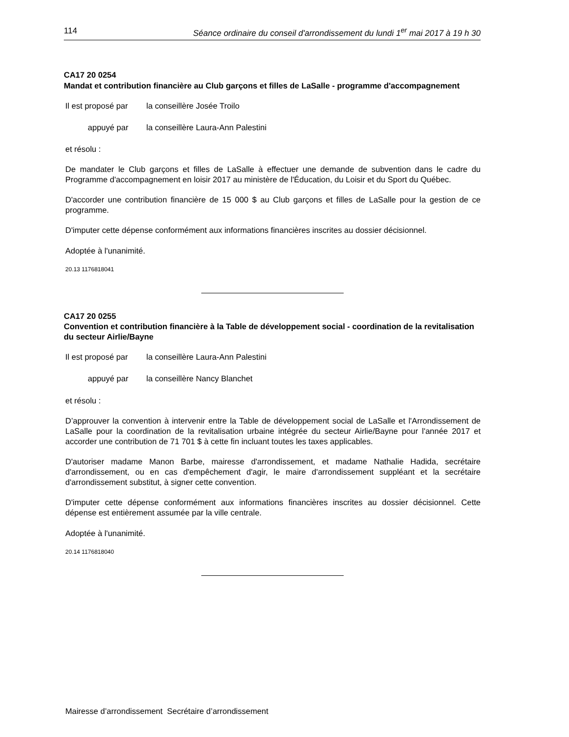114 Séance ordinaire du conseil d'arrondissement du lundi 1<sup>er</sup> mai 2017 à 19 h 30
CA17 20 0254
Mandat et contribution financière au Club garçons et filles de LaSalle - programme d'accompagnement
Il est proposé par la conseillère Josée Troilo
appuyé par la conseillère Laura-Ann Palestini
et résolu :
De mandater le Club garçons et filles de LaSalle à effectuer une demande de subvention dans le cadre du Programme d'accompagnement en loisir 2017 au ministère de l'Éducation, du Loisir et du Sport du Québec.
D'accorder une contribution financière de 15 000 $ au Club garçons et filles de LaSalle pour la gestion de ce programme.
D'imputer cette dépense conformément aux informations financières inscrites au dossier décisionnel.
Adoptée à l'unanimité.
20.13 1176818041
CA17 20 0255
Convention et contribution financière à la Table de développement social - coordination de la revitalisation du secteur Airlie/Bayne
Il est proposé par la conseillère Laura-Ann Palestini
appuyé par la conseillère Nancy Blanchet
et résolu :
D’approuver la convention à intervenir entre la Table de développement social de LaSalle et l'Arrondissement de LaSalle pour la coordination de la revitalisation urbaine intégrée du secteur Airlie/Bayne pour l'année 2017 et accorder une contribution de 71 701 $ à cette fin incluant toutes les taxes applicables.
D'autoriser madame Manon Barbe, mairesse d'arrondissement, et madame Nathalie Hadida, secrétaire d'arrondissement, ou en cas d'empêchement d'agir, le maire d'arrondissement suppléant et la secrétaire d'arrondissement substitut, à signer cette convention.
D'imputer cette dépense conformément aux informations financières inscrites au dossier décisionnel. Cette dépense est entièrement assumée par la ville centrale.
Adoptée à l'unanimité.
20.14 1176818040
Mairesse d’arrondissement Secrétaire d’arrondissement